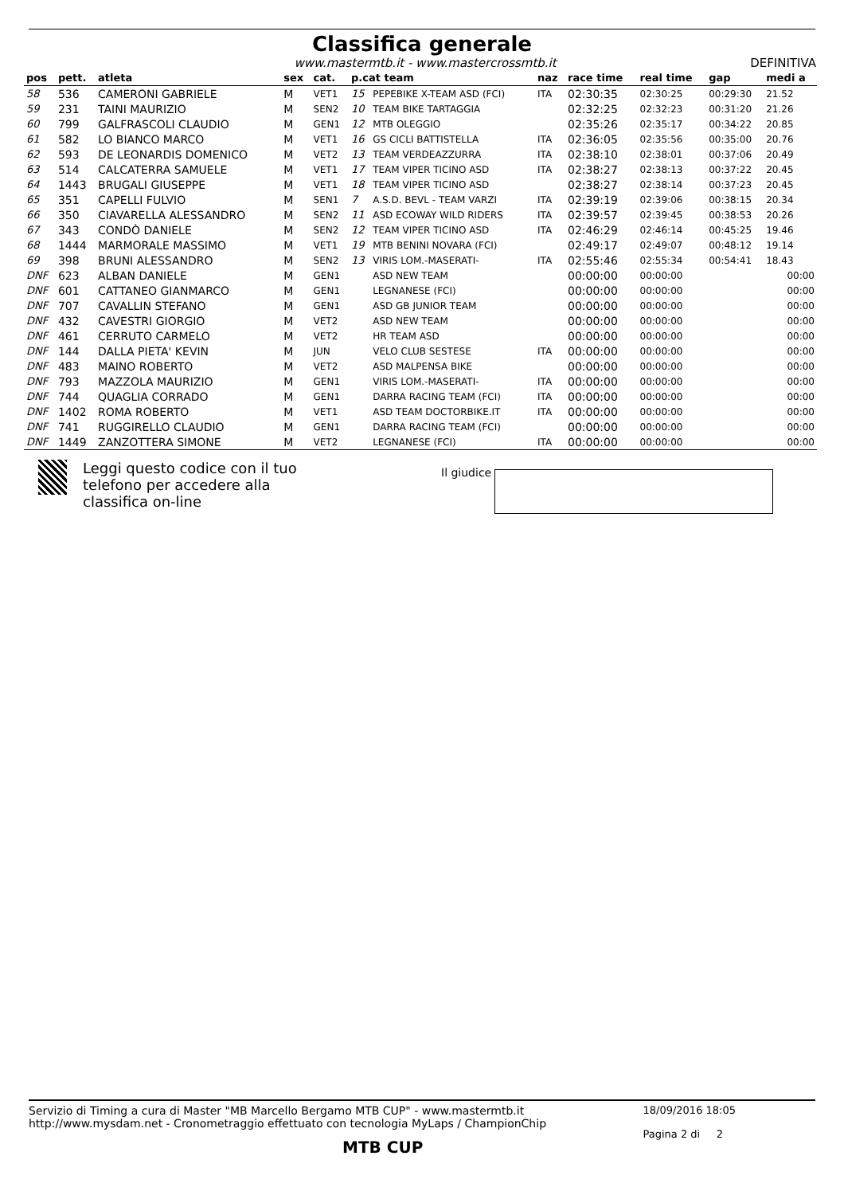Classifica generale
www.mastermtb.it - www.mastercrossmtb.it DEFINITIVA
| pos | pett. | atleta | sex | cat. | p.cat team | | naz | race time | real time | gap | medi a |
| --- | --- | --- | --- | --- | --- | --- | --- | --- | --- | --- | --- |
| 58 | 536 | CAMERONI GABRIELE | M | VET1 | 15 | PEPEBIKE X-TEAM ASD (FCI) | ITA | 02:30:35 | 02:30:25 | 00:29:30 | 21.52 |
| 59 | 231 | TAINI MAURIZIO | M | SEN2 | 10 | TEAM BIKE TARTAGGIA | | 02:32:25 | 02:32:23 | 00:31:20 | 21.26 |
| 60 | 799 | GALFRASCOLI CLAUDIO | M | GEN1 | 12 | MTB OLEGGIO | | 02:35:26 | 02:35:17 | 00:34:22 | 20.85 |
| 61 | 582 | LO BIANCO MARCO | M | VET1 | 16 | GS CICLI BATTISTELLA | ITA | 02:36:05 | 02:35:56 | 00:35:00 | 20.76 |
| 62 | 593 | DE LEONARDIS DOMENICO | M | VET2 | 13 | TEAM VERDEAZZURRA | ITA | 02:38:10 | 02:38:01 | 00:37:06 | 20.49 |
| 63 | 514 | CALCATERRA SAMUELE | M | VET1 | 17 | TEAM VIPER TICINO ASD | ITA | 02:38:27 | 02:38:13 | 00:37:22 | 20.45 |
| 64 | 1443 | BRUGALI GIUSEPPE | M | VET1 | 18 | TEAM VIPER TICINO ASD | | 02:38:27 | 02:38:14 | 00:37:23 | 20.45 |
| 65 | 351 | CAPELLI FULVIO | M | SEN1 | 7 | A.S.D. BEVL - TEAM VARZI | ITA | 02:39:19 | 02:39:06 | 00:38:15 | 20.34 |
| 66 | 350 | CIAVARELLA ALESSANDRO | M | SEN2 | 11 | ASD ECOWAY WILD RIDERS | ITA | 02:39:57 | 02:39:45 | 00:38:53 | 20.26 |
| 67 | 343 | CONDÒ DANIELE | M | SEN2 | 12 | TEAM VIPER TICINO ASD | ITA | 02:46:29 | 02:46:14 | 00:45:25 | 19.46 |
| 68 | 1444 | MARMORALE MASSIMO | M | VET1 | 19 | MTB BENINI NOVARA (FCI) | | 02:49:17 | 02:49:07 | 00:48:12 | 19.14 |
| 69 | 398 | BRUNI ALESSANDRO | M | SEN2 | 13 | VIRIS LOM.-MASERATI- | ITA | 02:55:46 | 02:55:34 | 00:54:41 | 18.43 |
| DNF | 623 | ALBAN DANIELE | M | GEN1 | | ASD NEW TEAM | | 00:00:00 | 00:00:00 | | 00:00 |
| DNF | 601 | CATTANEO GIANMARCO | M | GEN1 | | LEGNANESE (FCI) | | 00:00:00 | 00:00:00 | | 00:00 |
| DNF | 707 | CAVALLIN STEFANO | M | GEN1 | | ASD GB JUNIOR TEAM | | 00:00:00 | 00:00:00 | | 00:00 |
| DNF | 432 | CAVESTRI GIORGIO | M | VET2 | | ASD NEW TEAM | | 00:00:00 | 00:00:00 | | 00:00 |
| DNF | 461 | CERRUTO CARMELO | M | VET2 | | HR TEAM ASD | | 00:00:00 | 00:00:00 | | 00:00 |
| DNF | 144 | DALLA PIETA' KEVIN | M | JUN | | VELO CLUB SESTESE | ITA | 00:00:00 | 00:00:00 | | 00:00 |
| DNF | 483 | MAINO ROBERTO | M | VET2 | | ASD MALPENSA BIKE | | 00:00:00 | 00:00:00 | | 00:00 |
| DNF | 793 | MAZZOLA MAURIZIO | M | GEN1 | | VIRIS LOM.-MASERATI- | ITA | 00:00:00 | 00:00:00 | | 00:00 |
| DNF | 744 | QUAGLIA CORRADO | M | GEN1 | | DARRA RACING TEAM (FCI) | ITA | 00:00:00 | 00:00:00 | | 00:00 |
| DNF | 1402 | ROMA ROBERTO | M | VET1 | | ASD TEAM DOCTORBIKE.IT | ITA | 00:00:00 | 00:00:00 | | 00:00 |
| DNF | 741 | RUGGIRELLO CLAUDIO | M | GEN1 | | DARRA RACING TEAM (FCI) | | 00:00:00 | 00:00:00 | | 00:00 |
| DNF | 1449 | ZANZOTTERA SIMONE | M | VET2 | | LEGNANESE (FCI) | ITA | 00:00:00 | 00:00:00 | | 00:00 |
Leggi questo codice con il tuo telefono per accedere alla classifica on-line
Il giudice
Servizio di Timing a cura di Master "MB Marcello Bergamo MTB CUP" - www.mastermtb.it
http://www.mysdam.net - Cronometraggio effettuato con tecnologia MyLaps / ChampionChip
18/09/2016 18:05
Pagina 2 di 2
MTB CUP